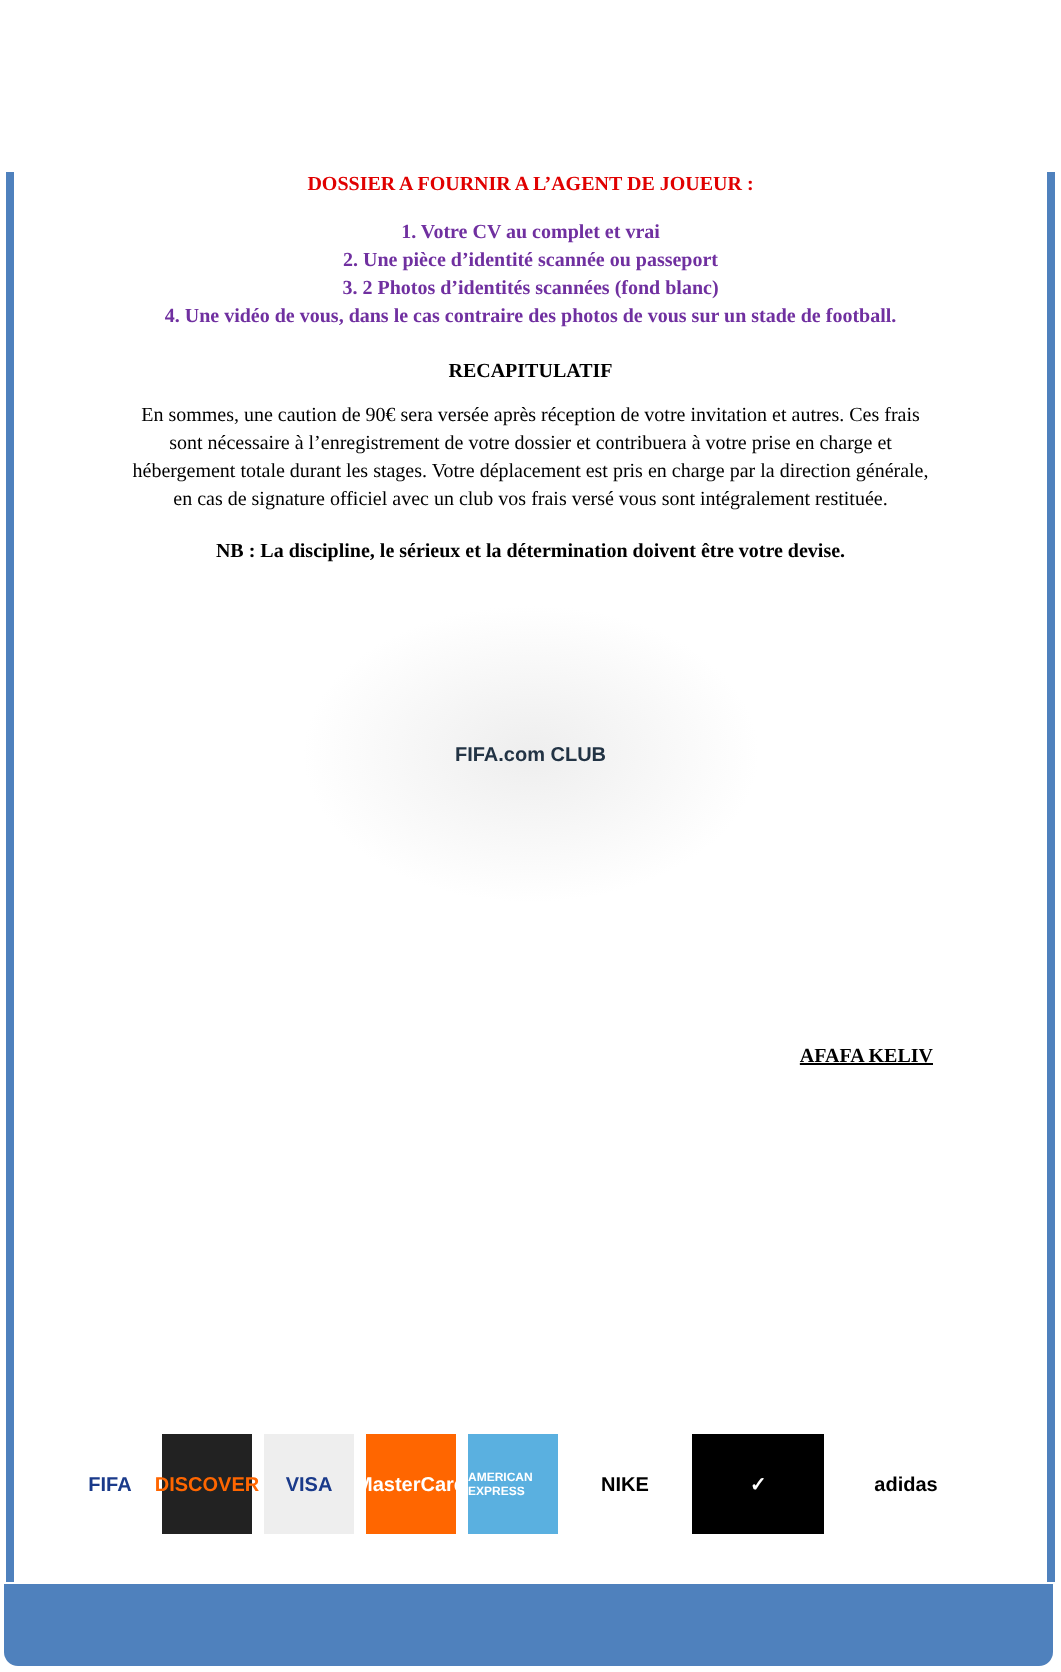DOSSIER A FOURNIR A L’AGENT DE JOUEUR :
1. Votre CV au complet et vrai
2. Une pièce d’identité scannée ou passeport
3. 2 Photos d’identités scannées (fond blanc)
4. Une vidéo de vous, dans le cas contraire des photos de vous sur un stade de football.
RECAPITULATIF
En sommes, une caution de 90€ sera versée après réception de votre invitation et autres. Ces frais sont nécessaire à l’enregistrement de votre dossier et contribuera à votre prise en charge et hébergement totale durant les stages. Votre déplacement est pris en charge par la direction générale, en cas de signature officiel avec un club vos frais versé vous sont intégralement restituée.
NB : La discipline, le sérieux et la détermination doivent être votre devise.
FIFA.com CLUB
AFAFA KELIV
FIFA
DISCOVER
VISA
MasterCard
AMERICAN EXPRESS
NIKE ✓ adidas